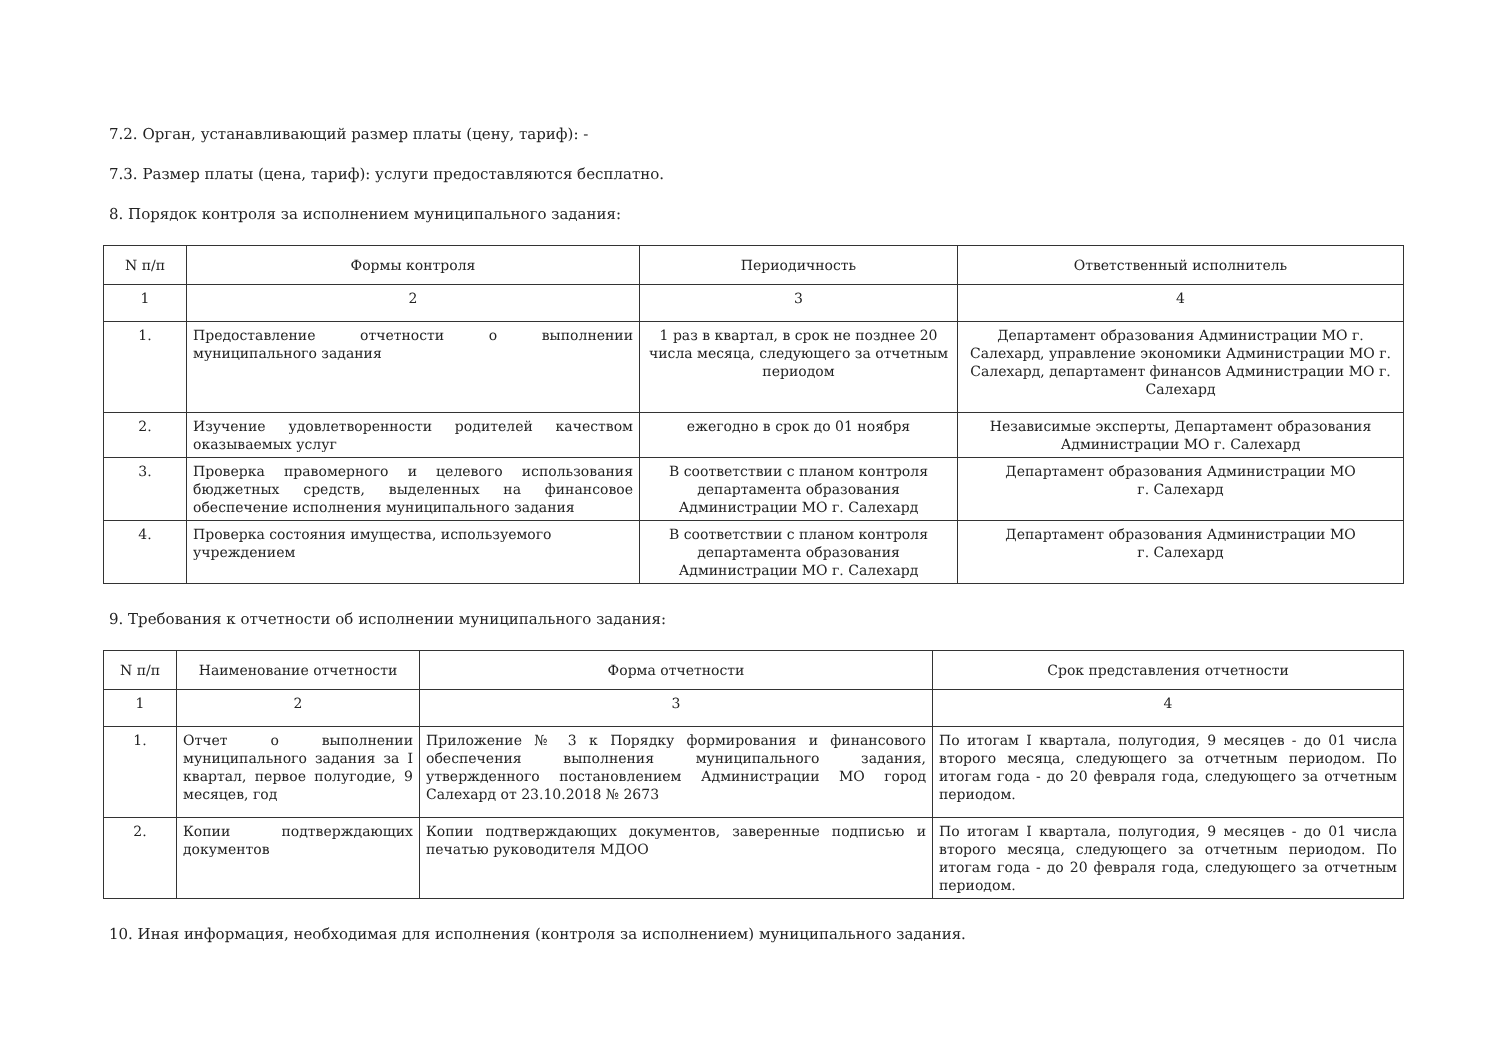7.2. Орган, устанавливающий размер платы (цену, тариф): -
7.3. Размер платы (цена, тариф): услуги предоставляются бесплатно.
8. Порядок контроля за исполнением муниципального задания:
| N п/п | Формы контроля | Периодичность | Ответственный исполнитель |
| --- | --- | --- | --- |
| 1 | 2 | 3 | 4 |
| 1. | Предоставление отчетности о выполнении муниципального задания | 1 раз в квартал, в срок не позднее 20 числа месяца, следующего за отчетным периодом | Департамент образования Администрации МО г. Салехард, управление экономики Администрации МО г. Салехард, департамент финансов Администрации МО г. Салехард |
| 2. | Изучение удовлетворенности родителей качеством оказываемых услуг | ежегодно в срок до 01 ноября | Независимые эксперты, Департамент образования Администрации МО г. Салехард |
| 3. | Проверка правомерного и целевого использования бюджетных средств, выделенных на финансовое обеспечение исполнения муниципального задания | В соответствии с планом контроля департамента образования Администрации МО г. Салехард | Департамент образования Администрации МО г. Салехард |
| 4. | Проверка состояния имущества, используемого учреждением | В соответствии с планом контроля департамента образования Администрации МО г. Салехард | Департамент образования Администрации МО г. Салехард |
9. Требования к отчетности об исполнении муниципального задания:
| N п/п | Наименование отчетности | Форма отчетности | Срок представления отчетности |
| --- | --- | --- | --- |
| 1 | 2 | 3 | 4 |
| 1. | Отчет о выполнении муниципального задания за I квартал, первое полугодие, 9 месяцев, год | Приложение № 3 к Порядку формирования и финансового обеспечения выполнения муниципального задания, утвержденного постановлением Администрации МО город Салехард от 23.10.2018 № 2673 | По итогам I квартала, полугодия, 9 месяцев - до 01 числа второго месяца, следующего за отчетным периодом. По итогам года - до 20 февраля года, следующего за отчетным периодом. |
| 2. | Копии подтверждающих документов | Копии подтверждающих документов, заверенные подписью и печатью руководителя МДОО | По итогам I квартала, полугодия, 9 месяцев - до 01 числа второго месяца, следующего за отчетным периодом. По итогам года - до 20 февраля года, следующего за отчетным периодом. |
10. Иная информация, необходимая для исполнения (контроля за исполнением) муниципального задания.